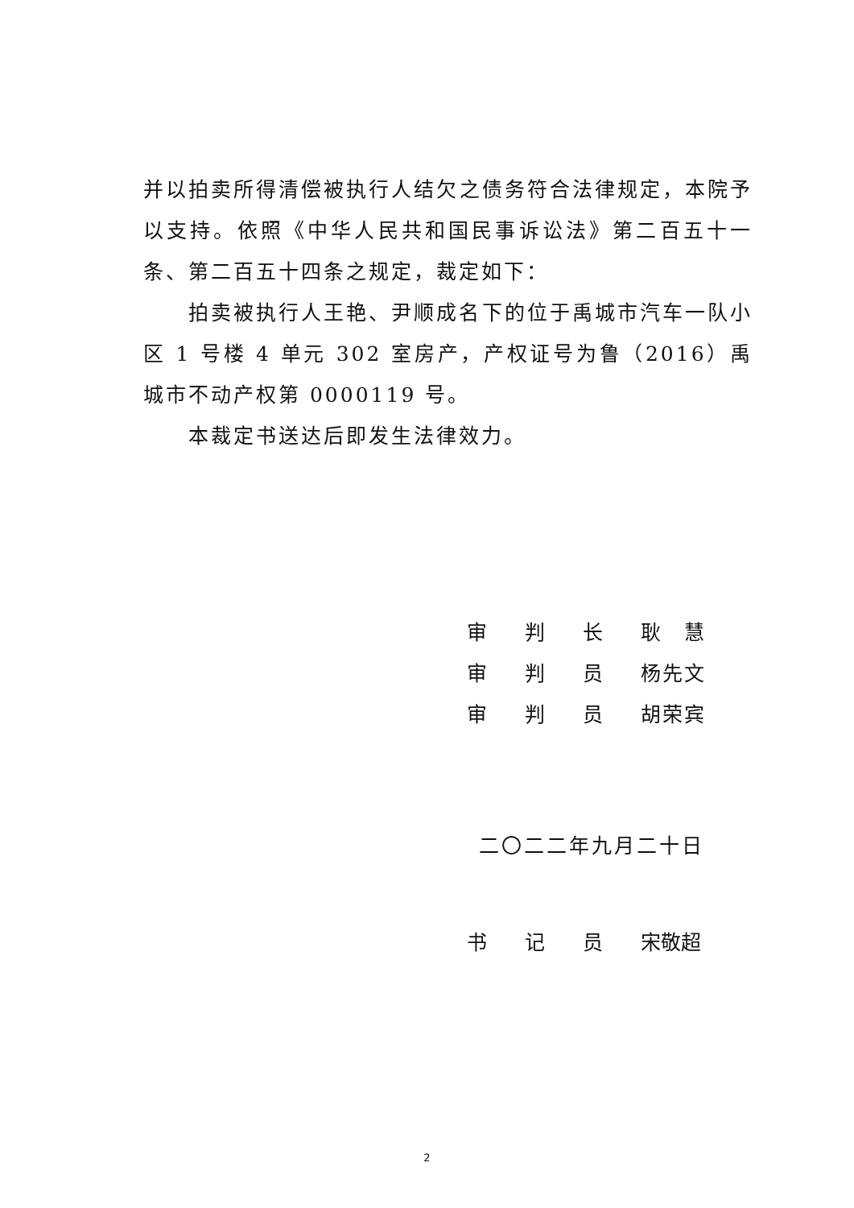并以拍卖所得清偿被执行人结欠之债务符合法律规定，本院予以支持。依照《中华人民共和国民事诉讼法》第二百五十一条、第二百五十四条之规定，裁定如下：
拍卖被执行人王艳、尹顺成名下的位于禹城市汽车一队小区 1 号楼 4 单元 302 室房产，产权证号为鲁（2016）禹城市不动产权第 0000119 号。
本裁定书送达后即发生法律效力。
| 审 | 判 | 长 | 耿 慧 |
| 审 | 判 | 员 | 杨先文 |
| 审 | 判 | 员 | 胡荣宾 |
二〇二二年九月二十日
| 书 | 记 | 员 | 宋敬超 |
2